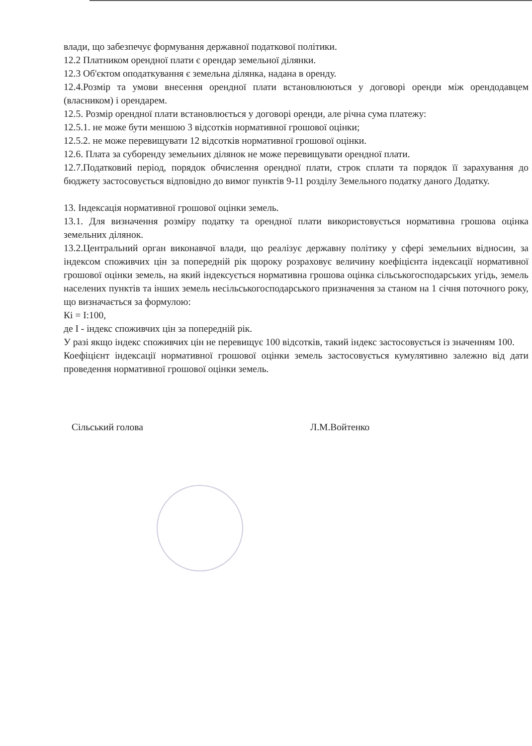влади, що забезпечує формування державної податкової політики.
12.2 Платником орендної плати є орендар земельної ділянки.
12.3 Об'єктом оподаткування є земельна ділянка, надана в оренду.
12.4.Розмір та умови внесення орендної плати встановлюються у договорі оренди між орендодавцем (власником) і орендарем.
12.5. Розмір орендної плати встановлюється у договорі оренди, але річна сума платежу:
12.5.1. не може бути меншою 3 відсотків нормативної грошової оцінки;
12.5.2. не може перевищувати 12 відсотків нормативної грошової оцінки.
12.6. Плата за суборенду земельних ділянок не може перевищувати орендної плати.
12.7.Податковий період, порядок обчислення орендної плати, строк сплати та порядок її зарахування до бюджету застосовується відповідно до вимог пунктів 9-11 розділу Земельного податку даного Додатку.
13. Індексація нормативної грошової оцінки земель.
13.1. Для визначення розміру податку та орендної плати використовується нормативна грошова оцінка земельних ділянок.
13.2.Центральний орган виконавчої влади, що реалізує державну політику у сфері земельних відносин, за індексом споживчих цін за попередній рік щороку розраховує величину коефіцієнта індексації нормативної грошової оцінки земель, на який індексується нормативна грошова оцінка сільськогосподарських угідь, земель населених пунктів та інших земель несільськогосподарського призначення за станом на 1 січня поточного року, що визначається за формулою:
Кі = І:100,
де І - індекс споживчих цін за попередній рік.
У разі якщо індекс споживчих цін не перевищує 100 відсотків, такий індекс застосовується із значенням 100.
Коефіцієнт індексації нормативної грошової оцінки земель застосовується кумулятивно залежно від дати проведення нормативної грошової оцінки земель.
Сільський голова Л.М.Войтенко